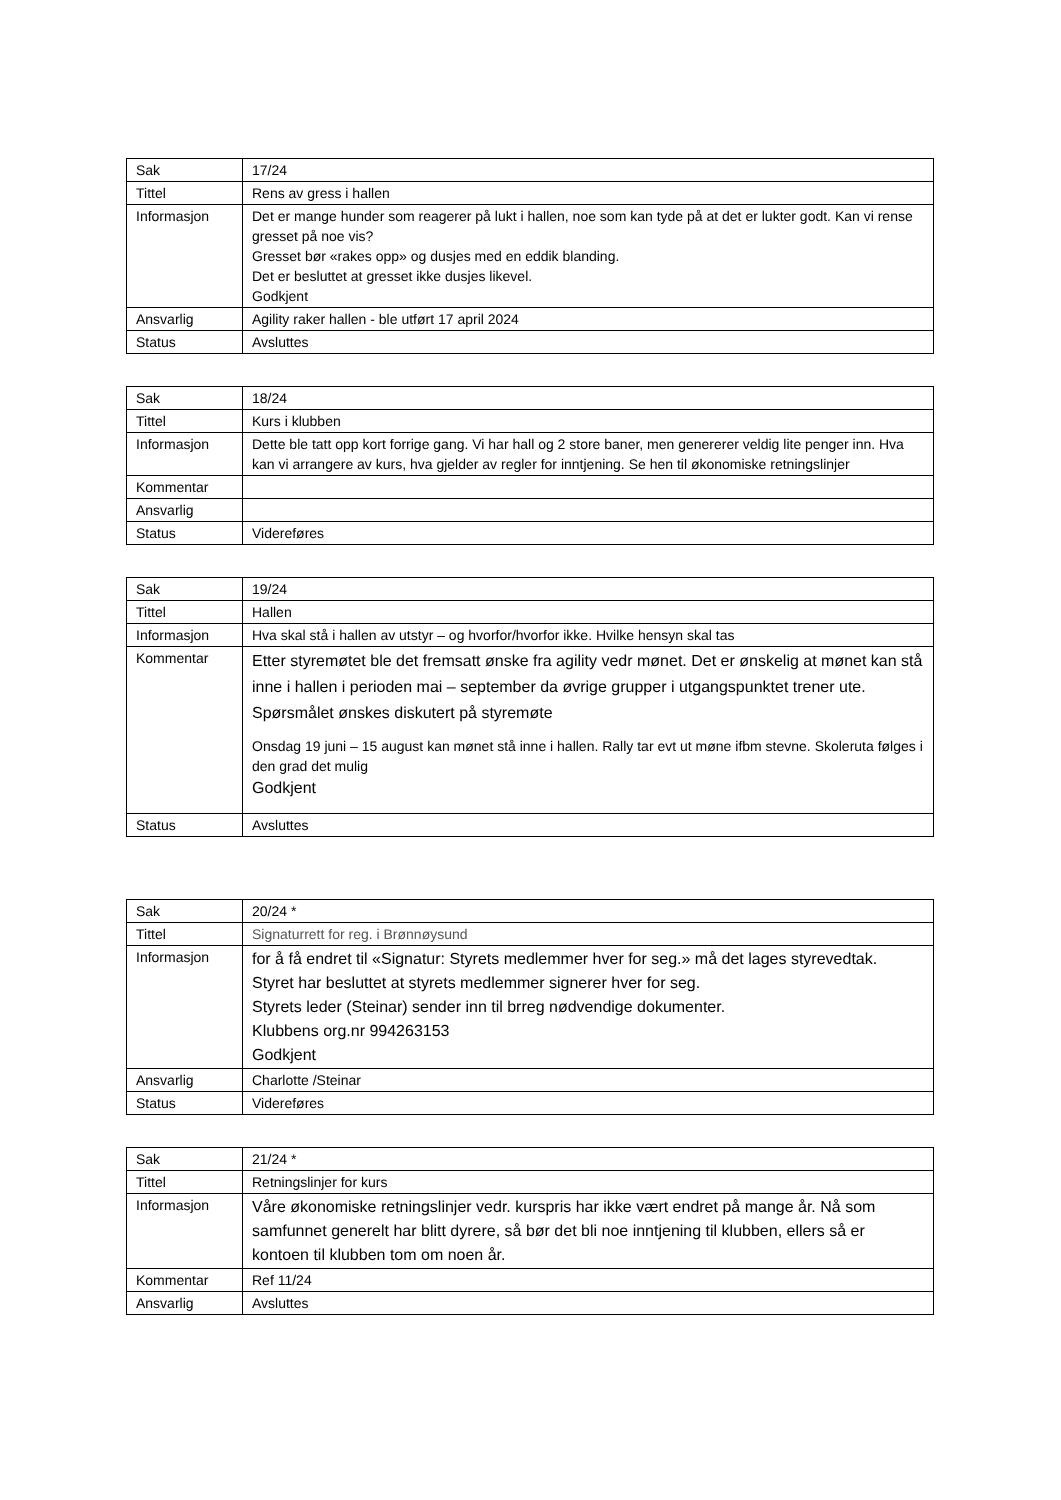| Sak | 17/24 |
| Tittel | Rens av gress i hallen |
| Informasjon | Det er mange hunder som reagerer på lukt i hallen, noe som kan tyde på at det er lukter godt. Kan vi rense gresset på noe vis? Gresset bør «rakes opp» og dusjes med en eddik blanding. Det er besluttet at gresset ikke dusjes likevel. Godkjent |
| Ansvarlig | Agility raker hallen - ble utført 17 april 2024 |
| Status | Avsluttes |
| Sak | 18/24 |
| Tittel | Kurs i klubben |
| Informasjon | Dette ble tatt opp kort forrige gang. Vi har hall og 2 store baner, men genererer veldig lite penger inn. Hva kan vi arrangere av kurs, hva gjelder av regler for inntjening. Se hen til økonomiske retningslinjer |
| Kommentar | |
| Ansvarlig | |
| Status | Videreføres |
| Sak | 19/24 |
| Tittel | Hallen |
| Informasjon | Hva skal stå i hallen av utstyr – og hvorfor/hvorfor ikke. Hvilke hensyn skal tas |
| Kommentar | Etter styremøtet ble det fremsatt ønske fra agility vedr mønet. Det er ønskelig at mønet kan stå inne i hallen i perioden mai – september da øvrige grupper i utgangspunktet trener ute. Spørsmålet ønskes diskutert på styremøte Onsdag 19 juni – 15 august kan mønet stå inne i hallen. Rally tar evt ut møne ifbm stevne. Skoleruta følges i den grad det mulig Godkjent |
| Status | Avsluttes |
| Sak | 20/24 * |
| Tittel | Signaturrett for reg. i Brønnøysund |
| Informasjon | for å få endret til «Signatur: Styrets medlemmer hver for seg.» må det lages styrevedtak. Styret har besluttet at styrets medlemmer signerer hver for seg. Styrets leder (Steinar) sender inn til brreg nødvendige dokumenter. Klubbens org.nr 994263153 Godkjent |
| Ansvarlig | Charlotte /Steinar |
| Status | Videreføres |
| Sak | 21/24 * |
| Tittel | Retningslinjer for kurs |
| Informasjon | Våre økonomiske retningslinjer vedr. kurspris har ikke vært endret på mange år. Nå som samfunnet generelt har blitt dyrere, så bør det bli noe inntjening til klubben, ellers så er kontoen til klubben tom om noen år. |
| Kommentar | Ref 11/24 |
| Ansvarlig | Avsluttes |